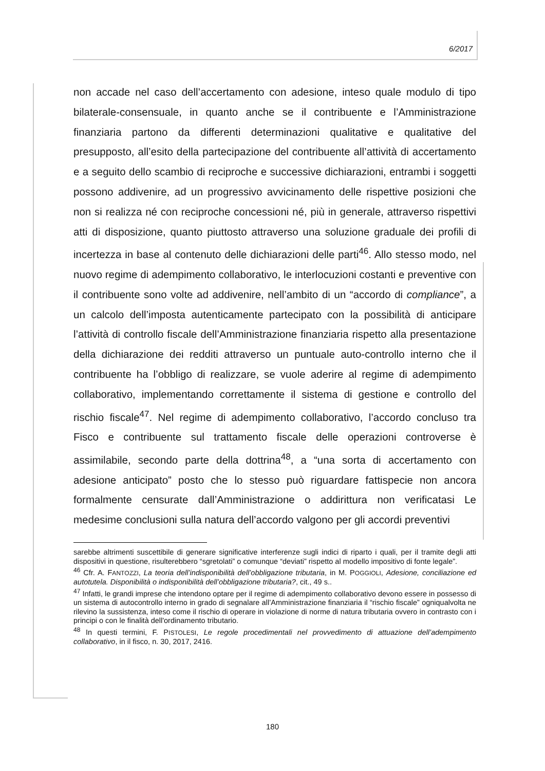6/2017
non accade nel caso dell’accertamento con adesione, inteso quale modulo di tipo bilaterale-consensuale, in quanto anche se il contribuente e l’Amministrazione finanziaria partono da differenti determinazioni qualitative e qualitative del presupposto, all’esito della partecipazione del contribuente all’attività di accertamento e a seguito dello scambio di reciproche e successive dichiarazioni, entrambi i soggetti possono addivenire, ad un progressivo avvicinamento delle rispettive posizioni che non si realizza né con reciproche concessioni né, più in generale, attraverso rispettivi atti di disposizione, quanto piuttosto attraverso una soluzione graduale dei profili di incertezza in base al contenuto delle dichiarazioni delle parti<sup>46</sup>. Allo stesso modo, nel nuovo regime di adempimento collaborativo, le interlocuzioni costanti e preventive con il contribuente sono volte ad addivenire, nell’ambito di un “accordo di compliance”, a un calcolo dell’imposta autenticamente partecipato con la possibilità di anticipare l’attività di controllo fiscale dell’Amministrazione finanziaria rispetto alla presentazione della dichiarazione dei redditi attraverso un puntuale auto-controllo interno che il contribuente ha l’obbligo di realizzare, se vuole aderire al regime di adempimento collaborativo, implementando correttamente il sistema di gestione e controllo del rischio fiscale<sup>47</sup>. Nel regime di adempimento collaborativo, l’accordo concluso tra Fisco e contribuente sul trattamento fiscale delle operazioni controverse è assimilabile, secondo parte della dottrina<sup>48</sup>, a “una sorta di accertamento con adesione anticipato” posto che lo stesso può riguardare fattispecie non ancora formalmente censurate dall’Amministrazione o addirittura non verificatasi Le medesime conclusioni sulla natura dell’accordo valgono per gli accordi preventivi
sarebbe altrimenti suscettibile di generare significative interferenze sugli indici di riparto i quali, per il tramite degli atti dispositivi in questione, risulterebbero “sgretolati” o comunque “deviati” rispetto al modello impositivo di fonte legale”.
<sup>46</sup> Cfr. A. FANTOZZI, La teoria dell’indisponibilità dell’obbligazione tributaria, in M. POGGIOLI, Adesione, conciliazione ed autotutela. Disponibilità o indisponibilità dell’obbligazione tributaria?, cit., 49 s..
<sup>47</sup> Infatti, le grandi imprese che intendono optare per il regime di adempimento collaborativo devono essere in possesso di un sistema di autocontrollo interno in grado di segnalare all’Amministrazione finanziaria il “rischio fiscale” ogniqualvolta ne rilevino la sussistenza, inteso come il rischio di operare in violazione di norme di natura tributaria ovvero in contrasto con i principi o con le finalità dell'ordinamento tributario.
<sup>48</sup> In questi termini, F. PISTOLESI, Le regole procedimentali nel provvedimento di attuazione dell’adempimento collaborativo, in il fisco, n. 30, 2017, 2416.
180